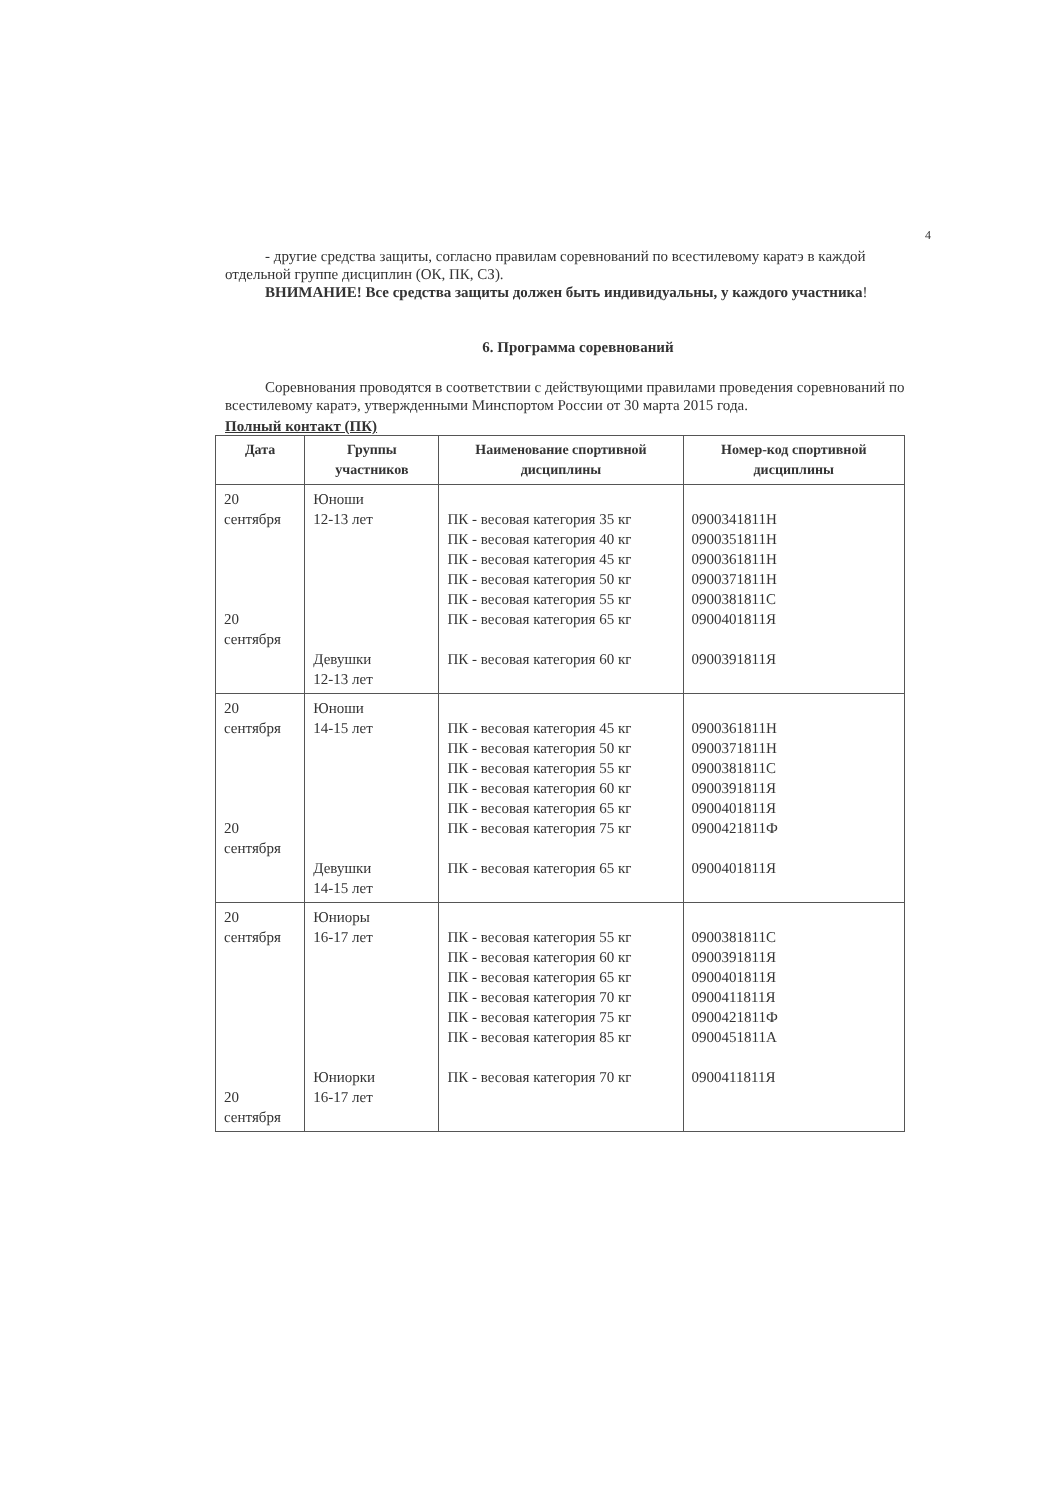4
- другие средства защиты, согласно правилам соревнований по всестилевому каратэ в каждой отдельной группе дисциплин (ОК, ПК, СЗ).
ВНИМАНИЕ! Все средства защиты должен быть индивидуальны, у каждого участника!
6. Программа соревнований
Соревнования проводятся в соответствии с действующими правилами проведения соревнований по всестилевому каратэ, утвержденными Минспортом России от 30 марта 2015 года.
Полный контакт (ПК)
| Дата | Группы участников | Наименование спортивной дисциплины | Номер-код спортивной дисциплины |
| --- | --- | --- | --- |
| 20 сентября 20 сентября | Юноши 12-13 лет Девушки 12-13 лет | ПК - весовая категория 35 кг ПК - весовая категория 40 кг ПК - весовая категория 45 кг ПК - весовая категория 50 кг ПК - весовая категория 55 кг ПК - весовая категория 65 кг ПК - весовая категория 60 кг | 0900341811Н 0900351811Н 0900361811Н 0900371811Н 0900381811С 0900401811Я 0900391811Я |
| 20 сентября 20 сентября | Юноши 14-15 лет Девушки 14-15 лет | ПК - весовая категория 45 кг ПК - весовая категория 50 кг ПК - весовая категория 55 кг ПК - весовая категория 60 кг ПК - весовая категория 65 кг ПК - весовая категория 75 кг ПК - весовая категория 65 кг | 0900361811Н 0900371811Н 0900381811С 0900391811Я 0900401811Я 0900421811Ф 0900401811Я |
| 20 сентября 20 сентября | Юниоры 16-17 лет Юниорки 16-17 лет | ПК - весовая категория 55 кг ПК - весовая категория 60 кг ПК - весовая категория 65 кг ПК - весовая категория 70 кг ПК - весовая категория 75 кг ПК - весовая категория 85 кг ПК - весовая категория 70 кг | 0900381811С 0900391811Я 0900401811Я 0900411811Я 0900421811Ф 0900451811А 0900411811Я |